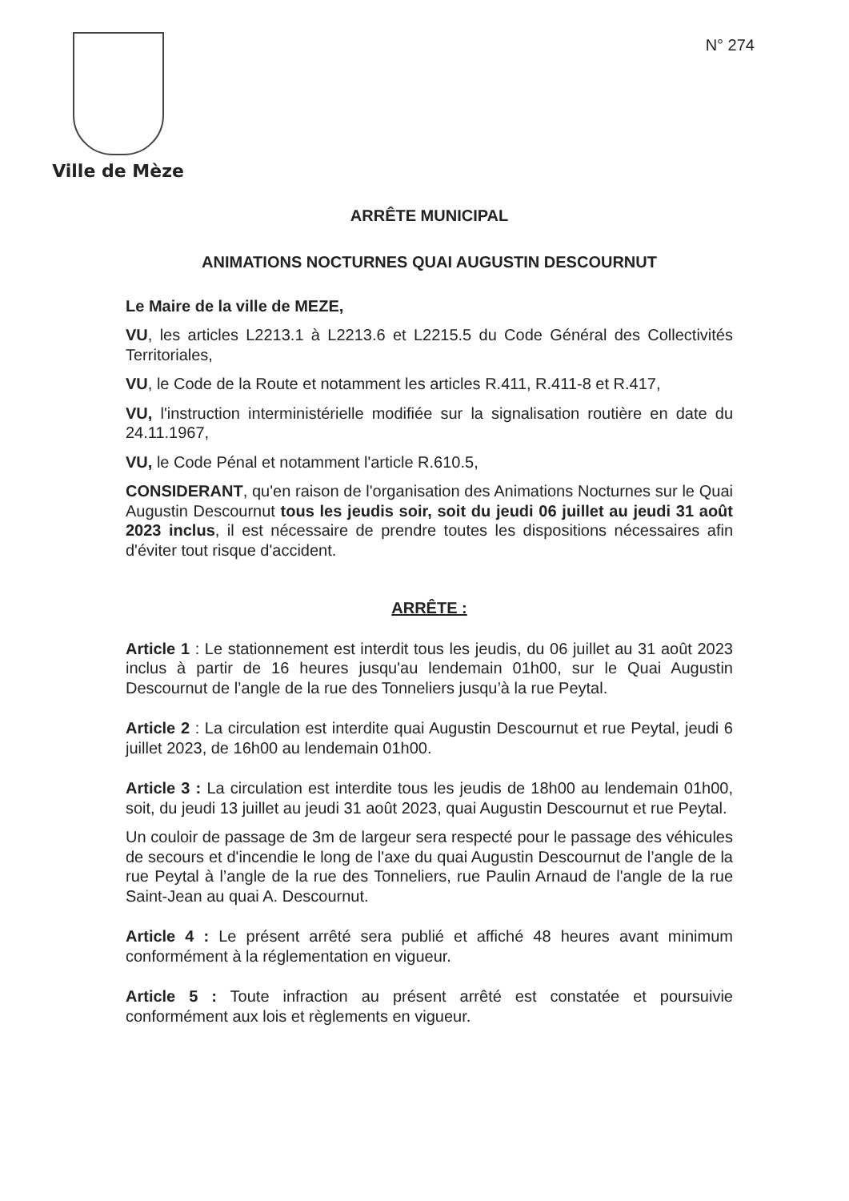Ville de Mèze
N° 274
ARRÊTE MUNICIPAL
ANIMATIONS NOCTURNES QUAI AUGUSTIN DESCOURNUT
Le Maire de la ville de MEZE,
VU, les articles L2213.1 à L2213.6 et L2215.5 du Code Général des Collectivités Territoriales,
VU, le Code de la Route et notamment les articles R.411, R.411-8 et R.417,
VU, l'instruction interministérielle modifiée sur la signalisation routière en date du 24.11.1967,
VU, le Code Pénal et notamment l'article R.610.5,
CONSIDERANT, qu'en raison de l'organisation des Animations Nocturnes sur le Quai Augustin Descournut tous les jeudis soir, soit du jeudi 06 juillet au jeudi 31 août 2023 inclus, il est nécessaire de prendre toutes les dispositions nécessaires afin d'éviter tout risque d'accident.
ARRÊTE :
Article 1 : Le stationnement est interdit tous les jeudis, du 06 juillet au 31 août 2023 inclus à partir de 16 heures jusqu'au lendemain 01h00, sur le Quai Augustin Descournut de l’angle de la rue des Tonneliers jusqu’à la rue Peytal.
Article 2 : La circulation est interdite quai Augustin Descournut et rue Peytal, jeudi 6 juillet 2023, de 16h00 au lendemain 01h00.
Article 3 : La circulation est interdite tous les jeudis de 18h00 au lendemain 01h00, soit, du jeudi 13 juillet au jeudi 31 août 2023, quai Augustin Descournut et rue Peytal.
Un couloir de passage de 3m de largeur sera respecté pour le passage des véhicules de secours et d'incendie le long de l'axe du quai Augustin Descournut de l’angle de la rue Peytal à l’angle de la rue des Tonneliers, rue Paulin Arnaud de l'angle de la rue Saint-Jean au quai A. Descournut.
Article 4 : Le présent arrêté sera publié et affiché 48 heures avant minimum conformément à la réglementation en vigueur.
Article 5 : Toute infraction au présent arrêté est constatée et poursuivie conformément aux lois et règlements en vigueur.